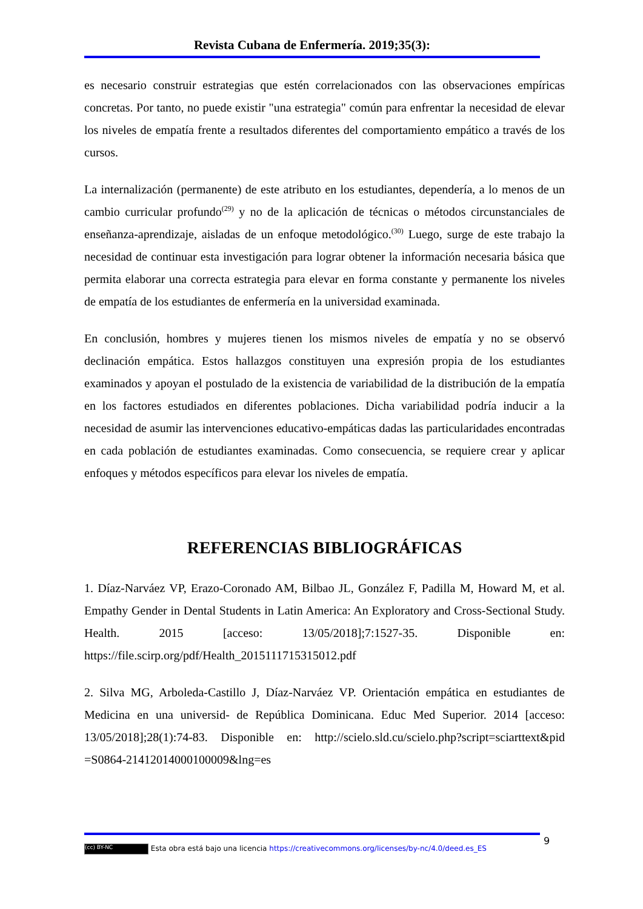Revista Cubana de Enfermería. 2019;35(3):
es necesario construir estrategias que estén correlacionados con las observaciones empíricas concretas. Por tanto, no puede existir "una estrategia" común para enfrentar la necesidad de elevar los niveles de empatía frente a resultados diferentes del comportamiento empático a través de los cursos.
La internalización (permanente) de este atributo en los estudiantes, dependería, a lo menos de un cambio curricular profundo<sup>(29)</sup> y no de la aplicación de técnicas o métodos circunstanciales de enseñanza-aprendizaje, aisladas de un enfoque metodológico.<sup>(30)</sup> Luego, surge de este trabajo la necesidad de continuar esta investigación para lograr obtener la información necesaria básica que permita elaborar una correcta estrategia para elevar en forma constante y permanente los niveles de empatía de los estudiantes de enfermería en la universidad examinada.
En conclusión, hombres y mujeres tienen los mismos niveles de empatía y no se observó declinación empática. Estos hallazgos constituyen una expresión propia de los estudiantes examinados y apoyan el postulado de la existencia de variabilidad de la distribución de la empatía en los factores estudiados en diferentes poblaciones. Dicha variabilidad podría inducir a la necesidad de asumir las intervenciones educativo-empáticas dadas las particularidades encontradas en cada población de estudiantes examinadas. Como consecuencia, se requiere crear y aplicar enfoques y métodos específicos para elevar los niveles de empatía.
REFERENCIAS BIBLIOGRÁFICAS
1. Díaz-Narváez VP, Erazo-Coronado AM, Bilbao JL, González F, Padilla M, Howard M, et al. Empathy Gender in Dental Students in Latin America: An Exploratory and Cross-Sectional Study. Health. 2015 [acceso: 13/05/2018];7:1527-35. Disponible en: https://file.scirp.org/pdf/Health_2015111715315012.pdf
2. Silva MG, Arboleda-Castillo J, Díaz-Narváez VP. Orientación empática en estudiantes de Medicina en una universid- de República Dominicana. Educ Med Superior. 2014 [acceso: 13/05/2018];28(1):74-83. Disponible en: http://scielo.sld.cu/scielo.php?script=sciarttext&pid =S0864-21412014000100009&lng=es
9
(cc) BY-NC Esta obra está bajo una licencia https://creativecommons.org/licenses/by-nc/4.0/deed.es_ES